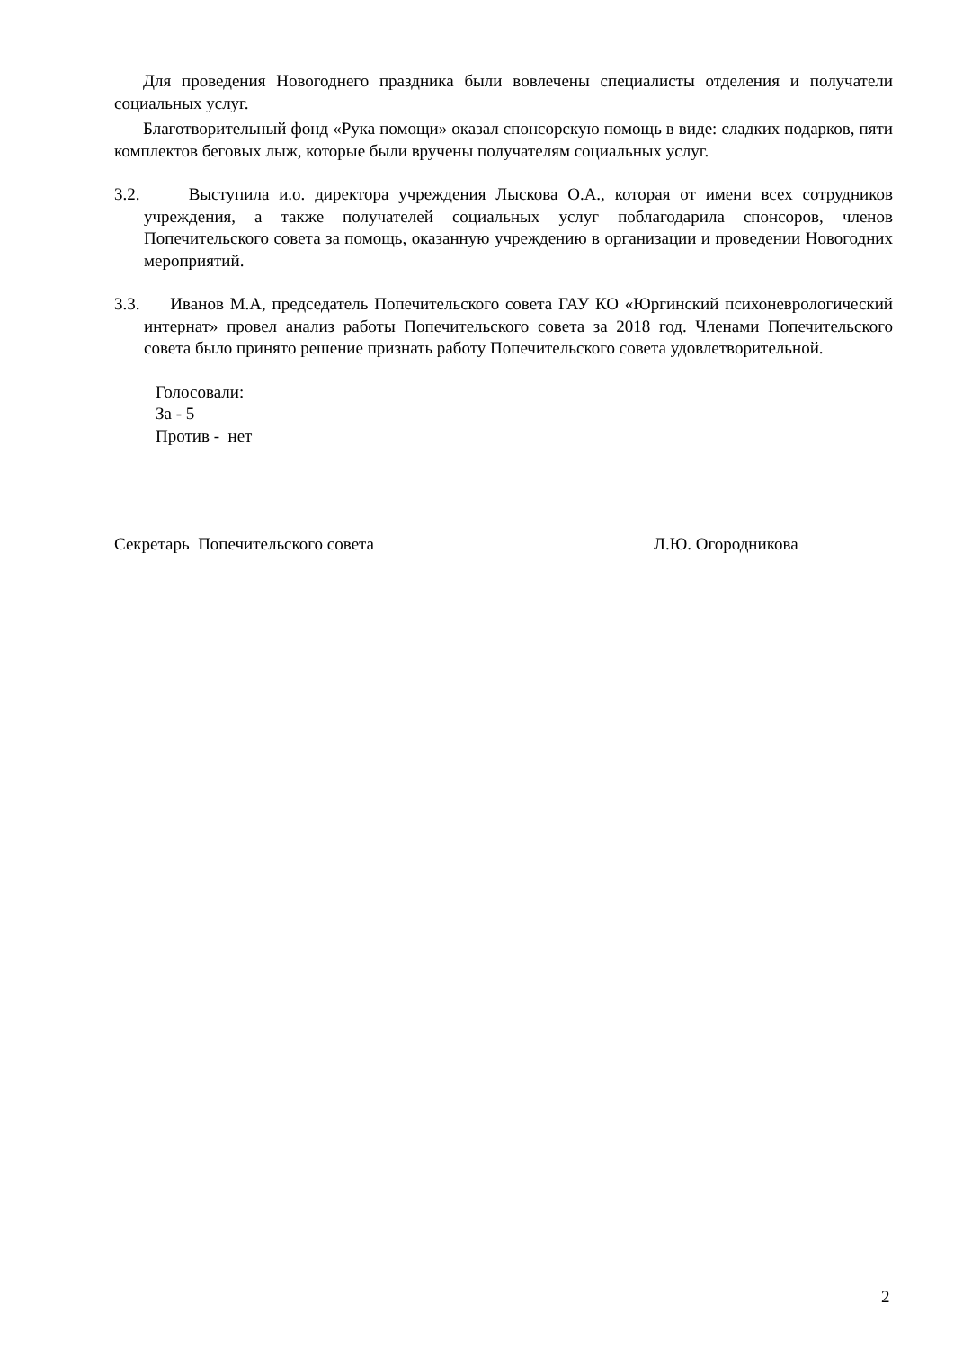Для проведения Новогоднего праздника были вовлечены специалисты отделения и получатели социальных услуг.
Благотворительный фонд «Рука помощи» оказал спонсорскую помощь в виде: сладких подарков, пяти комплектов беговых лыж, которые были вручены получателям социальных услуг.
3.2. Выступила и.о. директора учреждения Лыскова О.А., которая от имени всех сотрудников учреждения, а также получателей социальных услуг поблагодарила спонсоров, членов Попечительского совета за помощь, оказанную учреждению в организации и проведении Новогодних мероприятий.
3.3. Иванов М.А, председатель Попечительского совета ГАУ КО «Юргинский психоневрологический интернат» провел анализ работы Попечительского совета за 2018 год. Членами Попечительского совета было принято решение признать работу Попечительского совета удовлетворительной.
Голосовали:
За - 5
Против - нет
Секретарь Попечительского совета Л.Ю. Огородникова
2